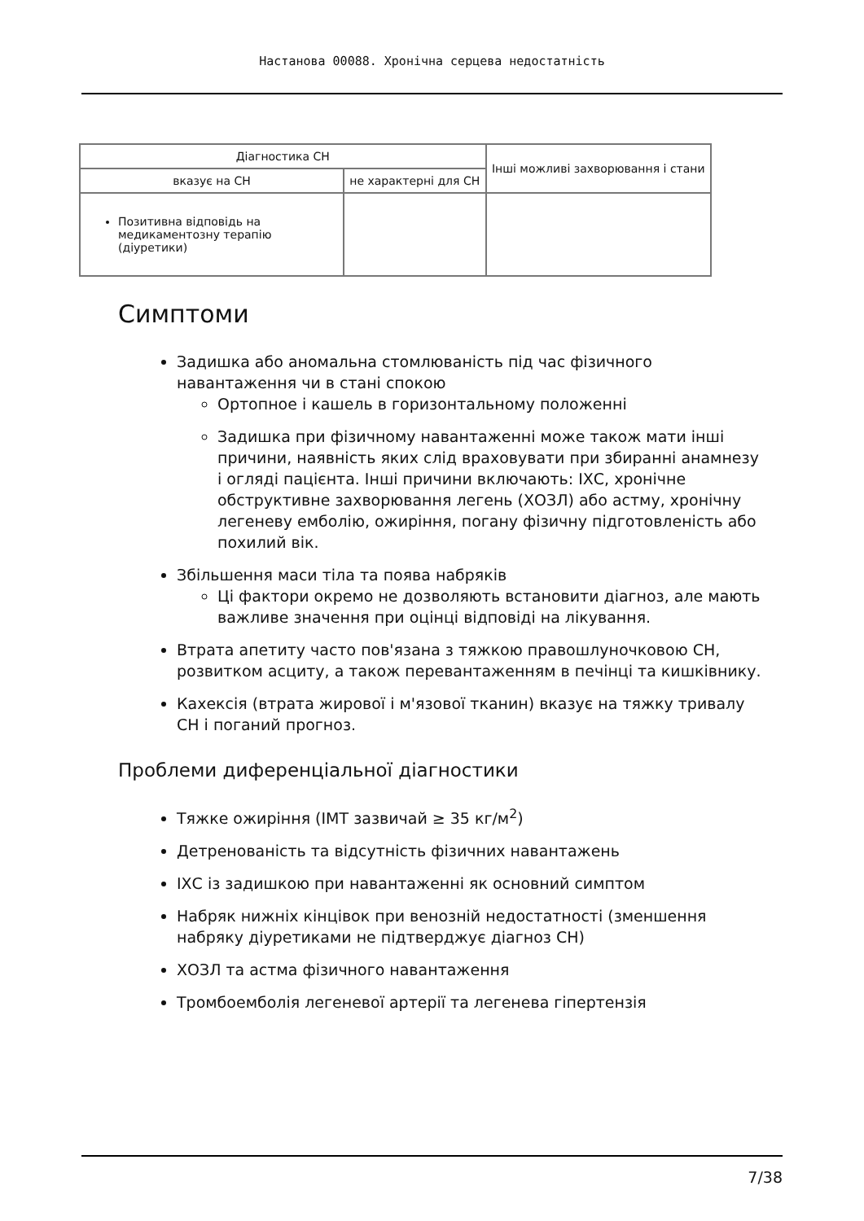Настанова 00088. Хронічна серцева недостатність
| Діагностика СН | | Інші можливі захворювання і стани |
| --- | --- | --- |
| вказує на СН | не характерні для СН | |
| Позитивна відповідь на медикаментозну терапію (діуретики) | | |
Симптоми
Задишка або аномальна стомлюваність під час фізичного навантаження чи в стані спокою
Ортопное і кашель в горизонтальному положенні
Задишка при фізичному навантаженні може також мати інші причини, наявність яких слід враховувати при збиранні анамнезу і огляді пацієнта. Інші причини включають: ІХС, хронічне обструктивне захворювання легень (ХОЗЛ) або астму, хронічну легеневу емболію, ожиріння, погану фізичну підготовленість або похилий вік.
Збільшення маси тіла та поява набряків
Ці фактори окремо не дозволяють встановити діагноз, але мають важливе значення при оцінці відповіді на лікування.
Втрата апетиту часто пов'язана з тяжкою правошлуночковою СН, розвитком асциту, а також перевантаженням в печінці та кишківнику.
Кахексія (втрата жирової і м'язової тканин) вказує на тяжку тривалу СН і поганий прогноз.
Проблеми диференціальної діагностики
Тяжке ожиріння (ІМТ зазвичай ≥ 35 кг/м<sup>2</sup>)
Детренованість та відсутність фізичних навантажень
ІХС із задишкою при навантаженні як основний симптом
Набряк нижніх кінцівок при венозній недостатності (зменшення набряку діуретиками не підтверджує діагноз СН)
ХОЗЛ та астма фізичного навантаження
Тромбоемболія легеневої артерії та легенева гіпертензія
7/38